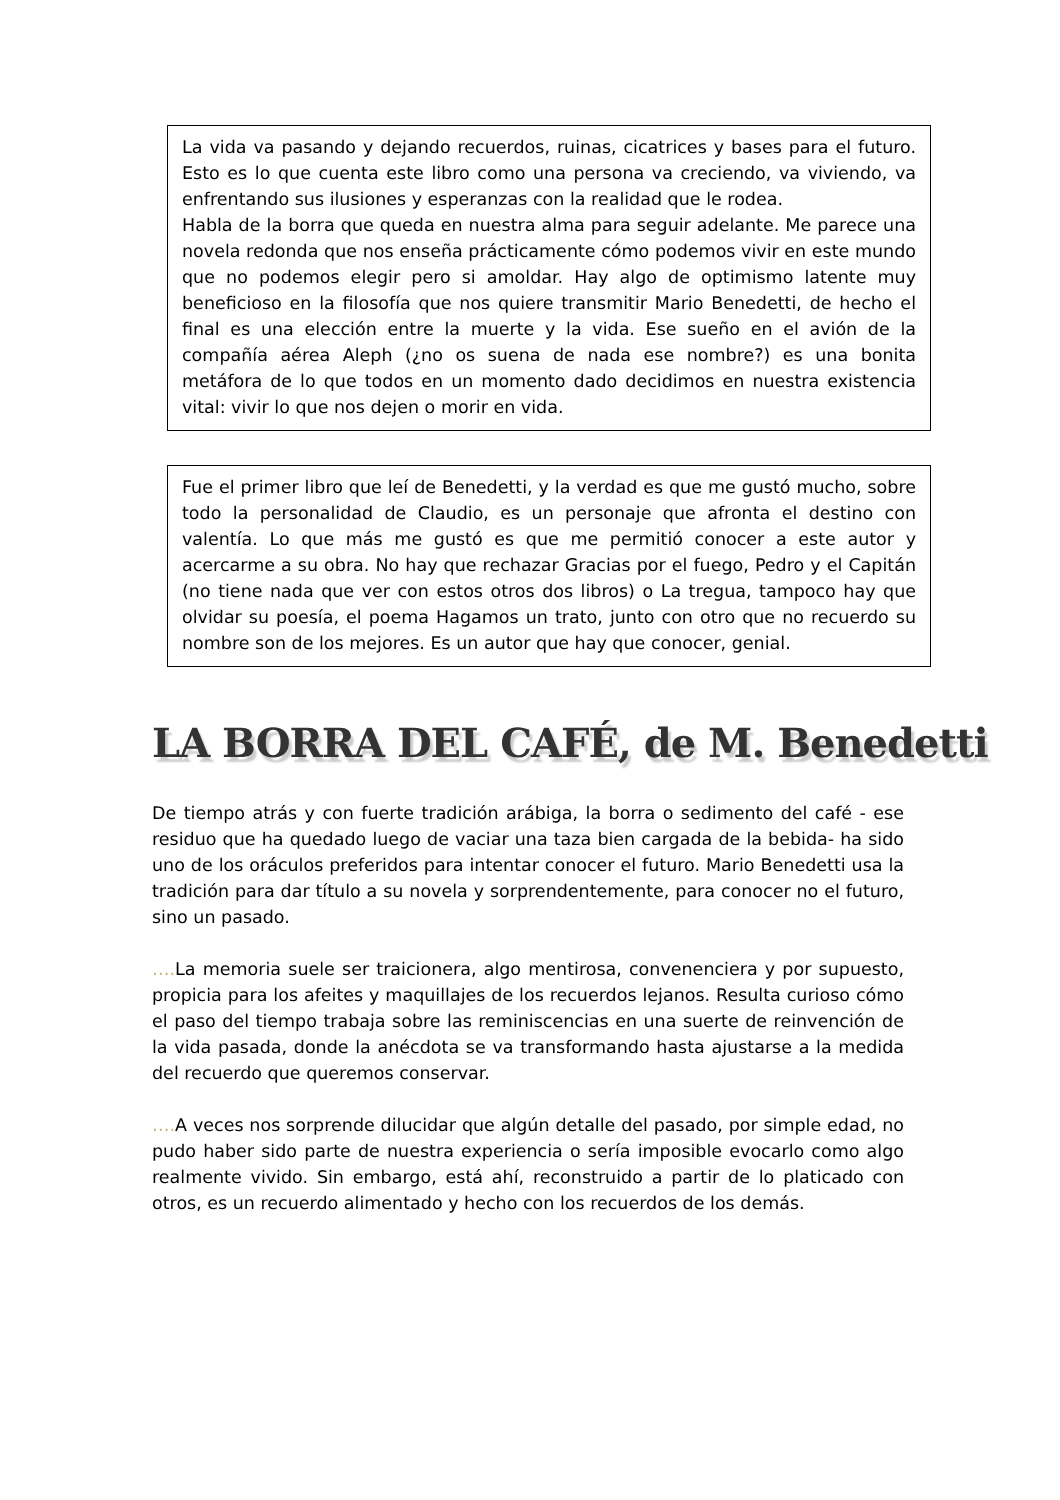La vida va pasando y dejando recuerdos, ruinas, cicatrices y bases para el futuro. Esto es lo que cuenta este libro como una persona va creciendo, va viviendo, va enfrentando sus ilusiones y esperanzas con la realidad que le rodea.
Habla de la borra que queda en nuestra alma para seguir adelante. Me parece una novela redonda que nos enseña prácticamente cómo podemos vivir en este mundo que no podemos elegir pero si amoldar. Hay algo de optimismo latente muy beneficioso en la filosofía que nos quiere transmitir Mario Benedetti, de hecho el final es una elección entre la muerte y la vida. Ese sueño en el avión de la compañía aérea Aleph (¿no os suena de nada ese nombre?) es una bonita metáfora de lo que todos en un momento dado decidimos en nuestra existencia vital: vivir lo que nos dejen o morir en vida.
Fue el primer libro que leí de Benedetti, y la verdad es que me gustó mucho, sobre todo la personalidad de Claudio, es un personaje que afronta el destino con valentía. Lo que más me gustó es que me permitió conocer a este autor y acercarme a su obra. No hay que rechazar Gracias por el fuego, Pedro y el Capitán (no tiene nada que ver con estos otros dos libros) o La tregua, tampoco hay que olvidar su poesía, el poema Hagamos un trato, junto con otro que no recuerdo su nombre son de los mejores. Es un autor que hay que conocer, genial.
LA BORRA DEL CAFÉ, de M. Benedetti
De tiempo atrás y con fuerte tradición arábiga, la borra o sedimento del café - ese residuo que ha quedado luego de vaciar una taza bien cargada de la bebida- ha sido uno de los oráculos preferidos para intentar conocer el futuro. Mario Benedetti usa la tradición para dar título a su novela y sorprendentemente, para conocer no el futuro, sino un pasado.
…. La memoria suele ser traicionera, algo mentirosa, convenenciera y por supuesto, propicia para los afeites y maquillajes de los recuerdos lejanos. Resulta curioso cómo el paso del tiempo trabaja sobre las reminiscencias en una suerte de reinvención de la vida pasada, donde la anécdota se va transformando hasta ajustarse a la medida del recuerdo que queremos conservar.
…. A veces nos sorprende dilucidar que algún detalle del pasado, por simple edad, no pudo haber sido parte de nuestra experiencia o sería imposible evocarlo como algo realmente vivido. Sin embargo, está ahí, reconstruido a partir de lo platicado con otros, es un recuerdo alimentado y hecho con los recuerdos de los demás.